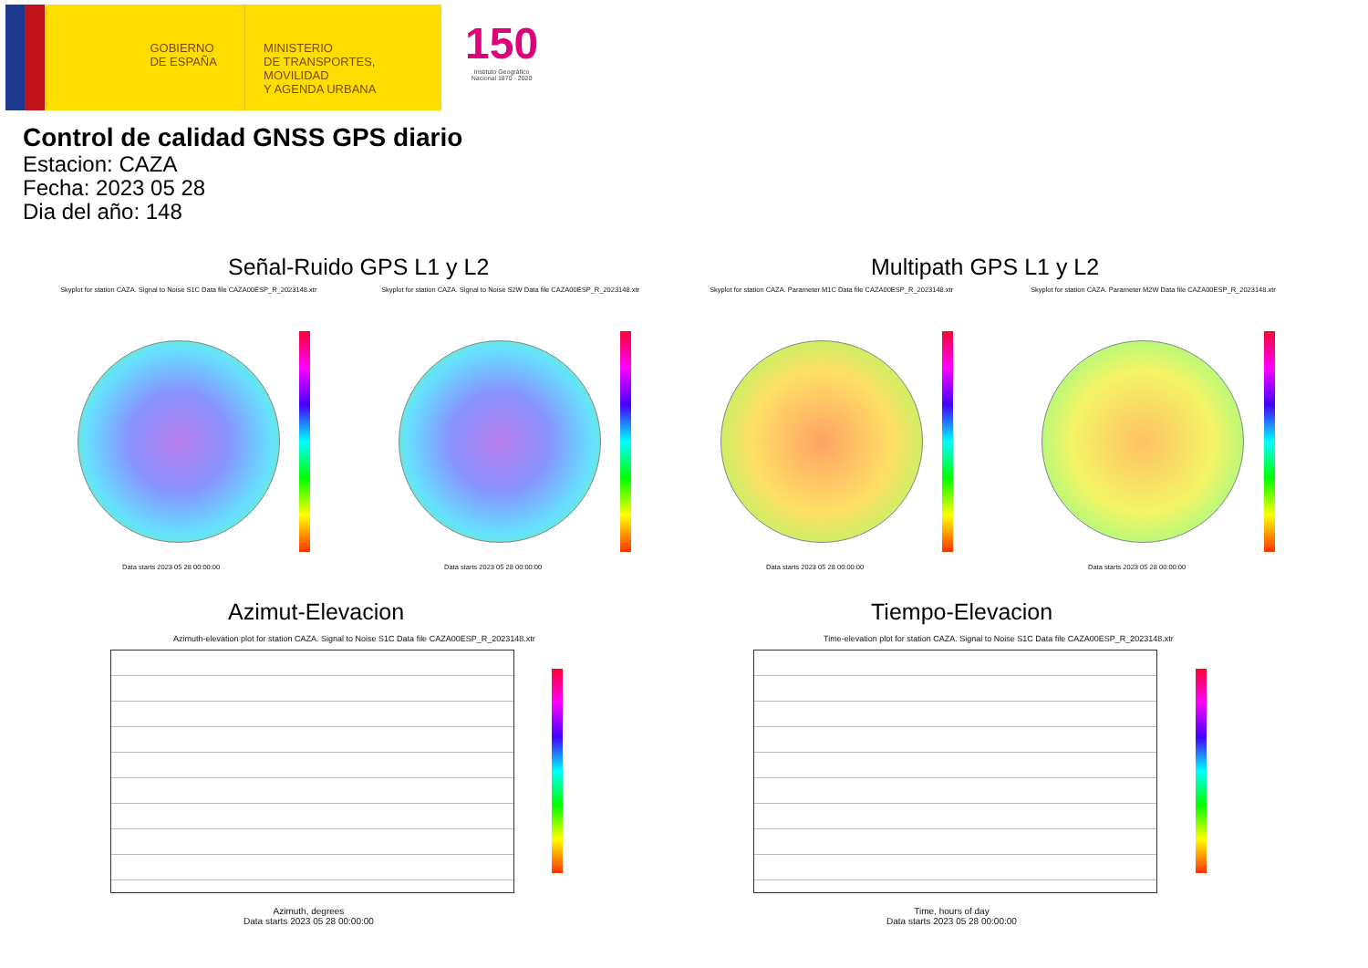GOBIERNO
DE ESPAÑA
MINISTERIO
DE TRANSPORTES, MOVILIDAD
Y AGENDA URBANA
150
Instituto Geográfico
Nacional 1870 - 2020
Control de calidad GNSS GPS diario
Estacion: CAZA
Fecha: 2023 05 28
Dia del año: 148
Señal-Ruido GPS L1 y L2 Multipath GPS L1 y L2
Skyplot for station CAZA. Signal to Noise S1C Data file CAZA00ESP_R_2023148.xtr
Skyplot for station CAZA. Signal to Noise S2W Data file CAZA00ESP_R_2023148.xtr
Skyplot for station CAZA. Parameter M1C Data file CAZA00ESP_R_2023148.xtr
Skyplot for station CAZA. Parameter M2W Data file CAZA00ESP_R_2023148.xtr
Data starts 2023 05 28 00:00:00
Data starts 2023 05 28 00:00:00
Data starts 2023 05 28 00:00:00
Data starts 2023 05 28 00:00:00
Azimut-Elevacion Tiempo-Elevacion
Azimuth-elevation plot for station CAZA. Signal to Noise S1C Data file CAZA00ESP_R_2023148.xtr
Time-elevation plot for station CAZA. Signal to Noise S1C Data file CAZA00ESP_R_2023148.xtr
Azimuth, degrees
Data starts 2023 05 28 00:00:00
Time, hours of day
Data starts 2023 05 28 00:00:00